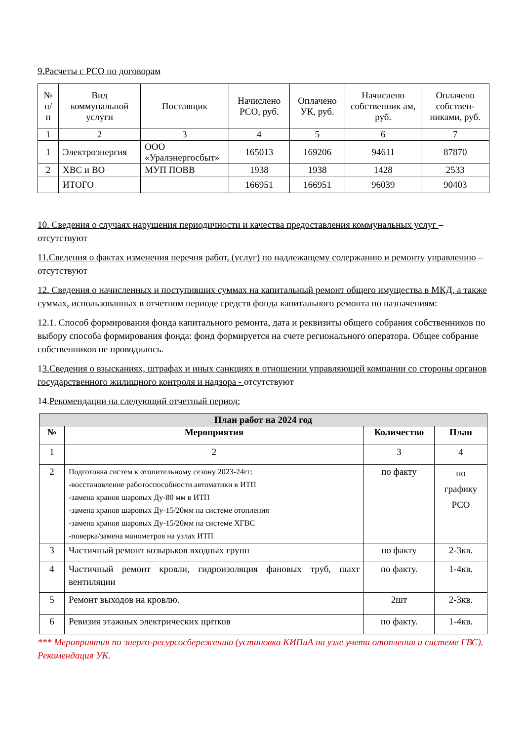9.Расчеты с РСО по договорам
| № п/п | Вид коммунальной услуги | Поставщик | Начислено РСО, руб. | Оплачено УК, руб. | Начислено собственник ам, руб. | Оплачено собствен-никами, руб. |
| --- | --- | --- | --- | --- | --- | --- |
| 1 | 2 | 3 | 4 | 5 | 6 | 7 |
| 1 | Электроэнергия | ООО «Уралэнергосбыт» | 165013 | 169206 | 94611 | 87870 |
| 2 | ХВС и ВО | МУП ПОВВ | 1938 | 1938 | 1428 | 2533 |
| | ИТОГО | | 166951 | 166951 | 96039 | 90403 |
10. Сведения о случаях нарушения периодичности и качества предоставления коммунальных услуг – отсутствуют
11.Сведения о фактах изменения перечня работ, (услуг) по надлежащему содержанию и ремонту управлению – отсутствуют
12. Сведения о начисленных и поступивших суммах на капитальный ремонт общего имущества в МКД, а также суммах, использованных в отчетном периоде средств фонда капитального ремонта по назначениям:
12.1. Способ формирования фонда капитального ремонта, дата и реквизиты общего собрания собственников по выбору способа формирования фонда: фонд формируется на счете регионального оператора. Общее собрание собственников не проводилось.
13.Сведения о взысканиях, штрафах и иных санкциях в отношении управляющей компании со стороны органов государственного жилищного контроля и надзора - отсутствуют
14.Рекомендации на следующий отчетный период:
| План работ на 2024 год | | | |
| --- | --- | --- | --- |
| № | Мероприятия | Количество | План |
| 1 | 2 | 3 | 4 |
| 2 | Подготовка систем к отопительному сезону 2023-24гг: -восстановление работоспособности автоматики в ИТП -замена кранов шаровых Ду-80 мм в ИТП -замена кранов шаровых Ду-15/20мм на системе отопления -замена кранов шаровых Ду-15/20мм на системе ХГВС -поверка/замена манометров на узлах ИТП | по факту | по графику РСО |
| 3 | Частичный ремонт козырьков входных групп | по факту | 2-3кв. |
| 4 | Частичный ремонт кровли, гидроизоляция фановых труб, шахт вентиляции | по факту. | 1-4кв. |
| 5 | Ремонт выходов на кровлю. | 2шт | 2-3кв. |
| 6 | Ревизия этажных электрических щитков | по факту. | 1-4кв. |
*** Мероприятия по энерго-ресурсосбережению (установка КИПиА на узле учета отопления и системе ГВС). Рекомендация УК.